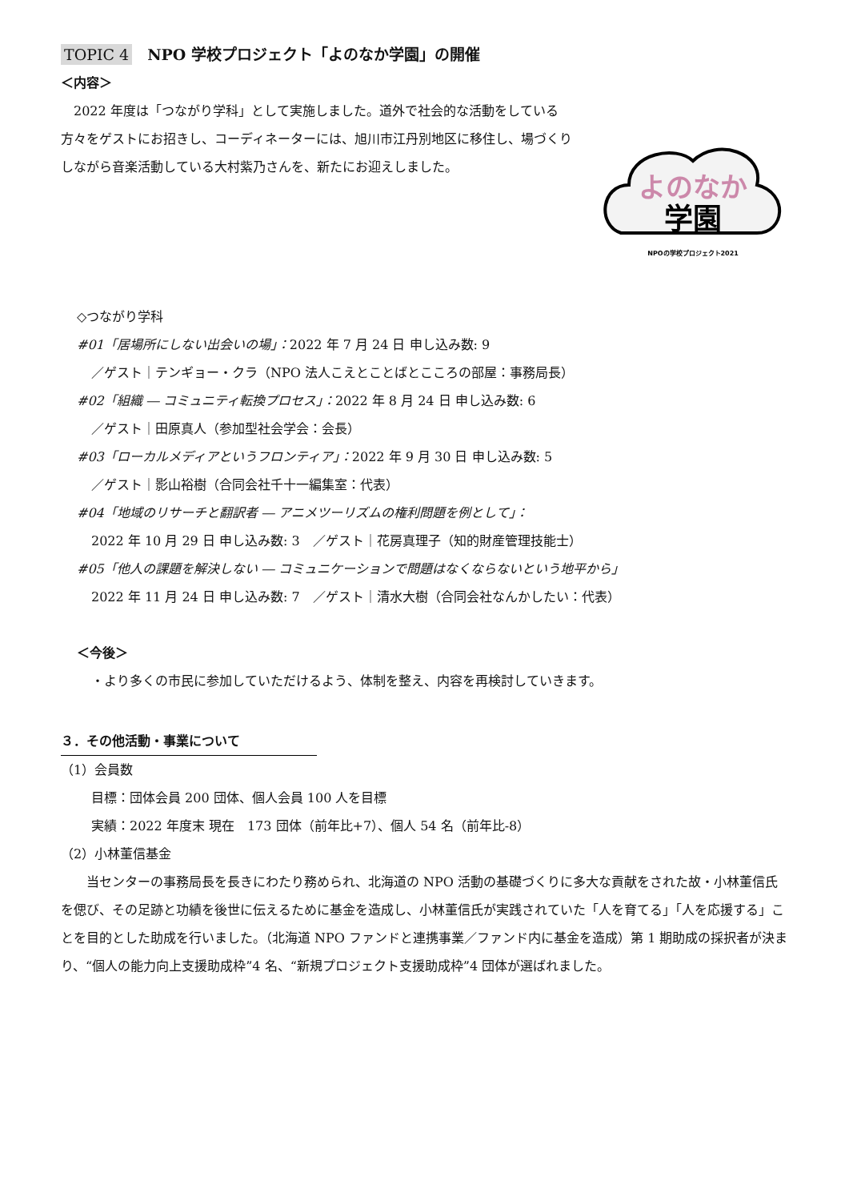TOPIC 4　NPO 学校プロジェクト「よのなか学園」の開催
＜内容＞
　2022 年度は「つながり学科」として実施しました。道外で社会的な活動をしている方々をゲストにお招きし、コーディネーターには、旭川市江丹別地区に移住し、場づくりしながら音楽活動している大村紫乃さんを、新たにお迎えしました。
よのなか
学園
NPOの学校プロジェクト2021
◇つながり学科
#01「居場所にしない出会いの場」：2022 年 7 月 24 日 申し込み数: 9
／ゲスト｜テンギョー・クラ（NPO 法人こえとことばとこころの部屋：事務局長）
#02「組織 ― コミュニティ転換プロセス」：2022 年 8 月 24 日 申し込み数: 6
／ゲスト｜田原真人（参加型社会学会：会長）
#03「ローカルメディアというフロンティア」：2022 年 9 月 30 日 申し込み数: 5
／ゲスト｜影山裕樹（合同会社千十一編集室：代表）
#04「地域のリサーチと翻訳者 ― アニメツーリズムの権利問題を例として」：
2022 年 10 月 29 日 申し込み数: 3　／ゲスト｜花房真理子（知的財産管理技能士）
#05「他人の課題を解決しない ― コミュニケーションで問題はなくならないという地平から」
2022 年 11 月 24 日 申し込み数: 7　／ゲスト｜清水大樹（合同会社なんかしたい：代表）
＜今後＞
・より多くの市民に参加していただけるよう、体制を整え、内容を再検討していきます。
３．その他活動・事業について
（1）会員数
目標：団体会員 200 団体、個人会員 100 人を目標
実績：2022 年度末 現在　173 団体（前年比+7）、個人 54 名（前年比-8）
（2）小林董信基金
　　当センターの事務局長を長きにわたり務められ、北海道の NPO 活動の基礎づくりに多大な貢献をされた故・小林董信氏を偲び、その足跡と功績を後世に伝えるために基金を造成し、小林董信氏が実践されていた「人を育てる」「人を応援する」ことを目的とした助成を行いました。（北海道 NPO ファンドと連携事業／ファンド内に基金を造成）第 1 期助成の採択者が決まり、“個人の能力向上支援助成枠”4 名、“新規プロジェクト支援助成枠”4 団体が選ばれました。